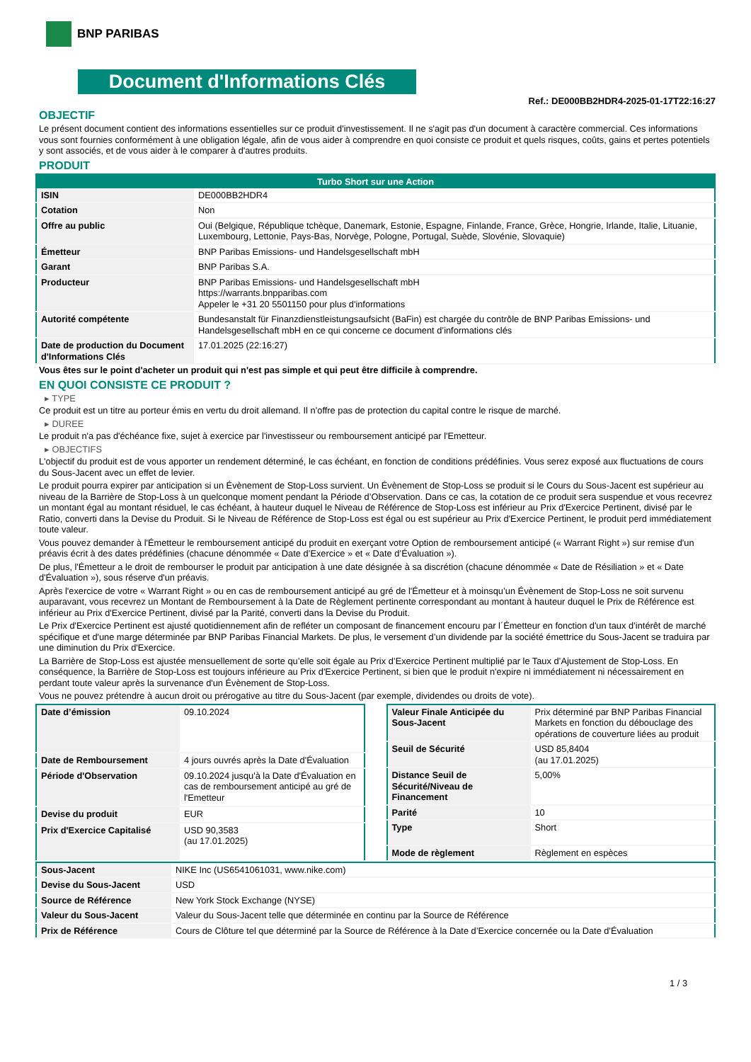BNP PARIBAS
Document d'Informations Clés
Ref.: DE000BB2HDR4-2025-01-17T22:16:27
OBJECTIF
Le présent document contient des informations essentielles sur ce produit d'investissement. Il ne s'agit pas d'un document à caractère commercial. Ces informations vous sont fournies conformément à une obligation légale, afin de vous aider à comprendre en quoi consiste ce produit et quels risques, coûts, gains et pertes potentiels y sont associés, et de vous aider à le comparer à d'autres produits.
PRODUIT
| Turbo Short sur une Action | |
| --- | --- |
| ISIN | DE000BB2HDR4 |
| Cotation | Non |
| Offre au public | Oui (Belgique, République tchèque, Danemark, Estonie, Espagne, Finlande, France, Grèce, Hongrie, Irlande, Italie, Lituanie, Luxembourg, Lettonie, Pays-Bas, Norvège, Pologne, Portugal, Suède, Slovénie, Slovaquie) |
| Émetteur | BNP Paribas Emissions- und Handelsgesellschaft mbH |
| Garant | BNP Paribas S.A. |
| Producteur | BNP Paribas Emissions- und Handelsgesellschaft mbH https://warrants.bnpparibas.com Appeler le +31 20 5501150 pour plus d'informations |
| Autorité compétente | Bundesanstalt für Finanzdienstleistungsaufsicht (BaFin) est chargée du contrôle de BNP Paribas Emissions- und Handelsgesellschaft mbH en ce qui concerne ce document d’informations clés |
| Date de production du Document d'Informations Clés | 17.01.2025 (22:16:27) |
Vous êtes sur le point d'acheter un produit qui n'est pas simple et qui peut être difficile à comprendre.
EN QUOI CONSISTE CE PRODUIT ?
▸ TYPE
Ce produit est un titre au porteur émis en vertu du droit allemand. Il n’offre pas de protection du capital contre le risque de marché.
▸ DUREE
Le produit n'a pas d'échéance fixe, sujet à exercice par l'investisseur ou remboursement anticipé par l'Emetteur.
▸ OBJECTIFS
L'objectif du produit est de vous apporter un rendement déterminé, le cas échéant, en fonction de conditions prédéfinies. Vous serez exposé aux fluctuations de cours du Sous-Jacent avec un effet de levier.
Le produit pourra expirer par anticipation si un Évènement de Stop-Loss survient. Un Évènement de Stop-Loss se produit si le Cours du Sous-Jacent est supérieur au niveau de la Barrière de Stop-Loss à un quelconque moment pendant la Période d’Observation. Dans ce cas, la cotation de ce produit sera suspendue et vous recevrez un montant égal au montant résiduel, le cas échéant, à hauteur duquel le Niveau de Référence de Stop-Loss est inférieur au Prix d'Exercice Pertinent, divisé par le Ratio, converti dans la Devise du Produit. Si le Niveau de Référence de Stop-Loss est égal ou est supérieur au Prix d'Exercice Pertinent, le produit perd immédiatement toute valeur.
Vous pouvez demander à l'Émetteur le remboursement anticipé du produit en exerçant votre Option de remboursement anticipé (« Warrant Right ») sur remise d'un préavis écrit à des dates prédéfinies (chacune dénommée « Date d’Exercice » et « Date d’Évaluation »).
De plus, l'Émetteur a le droit de rembourser le produit par anticipation à une date désignée à sa discrétion (chacune dénommée « Date de Résiliation » et « Date d'Évaluation »), sous réserve d'un préavis.
Après l'exercice de votre « Warrant Right » ou en cas de remboursement anticipé au gré de l'Émetteur et à moinsqu’un Évènement de Stop-Loss ne soit survenu auparavant, vous recevrez un Montant de Remboursement à la Date de Règlement pertinente correspondant au montant à hauteur duquel le Prix de Référence est inférieur au Prix d'Exercice Pertinent, divisé par la Parité, converti dans la Devise du Produit.
Le Prix d'Exercice Pertinent est ajusté quotidiennement afin de refléter un composant de financement encouru par l´Émetteur en fonction d'un taux d’intérêt de marché spécifique et d'une marge déterminée par BNP Paribas Financial Markets. De plus, le versement d’un dividende par la société émettrice du Sous-Jacent se traduira par une diminution du Prix d'Exercice.
La Barrière de Stop-Loss est ajustée mensuellement de sorte qu’elle soit égale au Prix d’Exercice Pertinent multiplié par le Taux d’Ajustement de Stop-Loss. En conséquence, la Barrière de Stop-Loss est toujours inférieure au Prix d'Exercice Pertinent, si bien que le produit n'expire ni immédiatement ni nécessairement en perdant toute valeur après la survenance d'un Évènement de Stop-Loss.
Vous ne pouvez prétendre à aucun droit ou prérogative au titre du Sous-Jacent (par exemple, dividendes ou droits de vote).
| Date d’émission | 09.10.2024 |
| Date de Remboursement | 4 jours ouvrés après la Date d'Évaluation |
| Période d'Observation | 09.10.2024 jusqu'à la Date d'Évaluation en cas de remboursement anticipé au gré de l'Emetteur |
| Devise du produit | EUR |
| Prix d'Exercice Capitalisé | USD 90,3583 (au 17.01.2025) |
| Valeur Finale Anticipée du Sous-Jacent | Prix déterminé par BNP Paribas Financial Markets en fonction du débouclage des opérations de couverture liées au produit |
| Seuil de Sécurité | USD 85,8404 (au 17.01.2025) |
| Distance Seuil de Sécurité/Niveau de Financement | 5,00% |
| Parité | 10 |
| Type | Short |
| Mode de règlement | Règlement en espèces |
| Sous-Jacent | NIKE Inc (US6541061031, www.nike.com) |
| Devise du Sous-Jacent | USD |
| Source de Référence | New York Stock Exchange (NYSE) |
| Valeur du Sous-Jacent | Valeur du Sous-Jacent telle que déterminée en continu par la Source de Référence |
| Prix de Référence | Cours de Clôture tel que déterminé par la Source de Référence à la Date d’Exercice concernée ou la Date d'Évaluation |
1 / 3